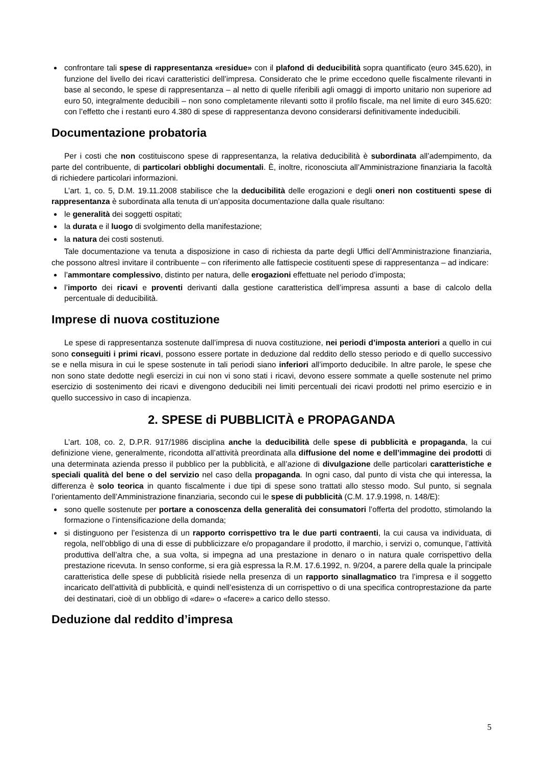confrontare tali spese di rappresentanza «residue» con il plafond di deducibilità sopra quantificato (euro 345.620), in funzione del livello dei ricavi caratteristici dell’impresa. Considerato che le prime eccedono quelle fiscalmente rilevanti in base al secondo, le spese di rappresentanza – al netto di quelle riferibili agli omaggi di importo unitario non superiore ad euro 50, integralmente deducibili – non sono completamente rilevanti sotto il profilo fiscale, ma nel limite di euro 345.620: con l’effetto che i restanti euro 4.380 di spese di rappresentanza devono considerarsi definitivamente indeducibili.
Documentazione probatoria
Per i costi che non costituiscono spese di rappresentanza, la relativa deducibilità è subordinata all’adempimento, da parte del contribuente, di particolari obblighi documentali. È, inoltre, riconosciuta all’Amministrazione finanziaria la facoltà di richiedere particolari informazioni.
L’art. 1, co. 5, D.M. 19.11.2008 stabilisce che la deducibilità delle erogazioni e degli oneri non costituenti spese di rappresentanza è subordinata alla tenuta di un’apposita documentazione dalla quale risultano:
le generalità dei soggetti ospitati;
la durata e il luogo di svolgimento della manifestazione;
la natura dei costi sostenuti.
Tale documentazione va tenuta a disposizione in caso di richiesta da parte degli Uffici dell’Amministrazione finanziaria, che possono altresì invitare il contribuente – con riferimento alle fattispecie costituenti spese di rappresentanza – ad indicare:
l’ammontare complessivo, distinto per natura, delle erogazioni effettuate nel periodo d’imposta;
l’importo dei ricavi e proventi derivanti dalla gestione caratteristica dell’impresa assunti a base di calcolo della percentuale di deducibilità.
Imprese di nuova costituzione
Le spese di rappresentanza sostenute dall’impresa di nuova costituzione, nei periodi d’imposta anteriori a quello in cui sono conseguiti i primi ricavi, possono essere portate in deduzione dal reddito dello stesso periodo e di quello successivo se e nella misura in cui le spese sostenute in tali periodi siano inferiori all’importo deducibile. In altre parole, le spese che non sono state dedotte negli esercizi in cui non vi sono stati i ricavi, devono essere sommate a quelle sostenute nel primo esercizio di sostenimento dei ricavi e divengono deducibili nei limiti percentuali dei ricavi prodotti nel primo esercizio e in quello successivo in caso di incapienza.
2. SPESE di PUBBLICITÀ e PROPAGANDA
L’art. 108, co. 2, D.P.R. 917/1986 disciplina anche la deducibilità delle spese di pubblicità e propaganda, la cui definizione viene, generalmente, ricondotta all’attività preordinata alla diffusione del nome e dell’immagine dei prodotti di una determinata azienda presso il pubblico per la pubblicità, e all’azione di divulgazione delle particolari caratteristiche e speciali qualità del bene o del servizio nel caso della propaganda. In ogni caso, dal punto di vista che qui interessa, la differenza è solo teorica in quanto fiscalmente i due tipi di spese sono trattati allo stesso modo. Sul punto, si segnala l’orientamento dell’Amministrazione finanziaria, secondo cui le spese di pubblicità (C.M. 17.9.1998, n. 148/E):
sono quelle sostenute per portare a conoscenza della generalità dei consumatori l’offerta del prodotto, stimolando la formazione o l’intensificazione della domanda;
si distinguono per l’esistenza di un rapporto corrispettivo tra le due parti contraenti, la cui causa va individuata, di regola, nell’obbligo di una di esse di pubblicizzare e/o propagandare il prodotto, il marchio, i servizi o, comunque, l’attività produttiva dell’altra che, a sua volta, si impegna ad una prestazione in denaro o in natura quale corrispettivo della prestazione ricevuta. In senso conforme, si era già espressa la R.M. 17.6.1992, n. 9/204, a parere della quale la principale caratteristica delle spese di pubblicità risiede nella presenza di un rapporto sinallagmatico tra l’impresa e il soggetto incaricato dell’attività di pubblicità, e quindi nell’esistenza di un corrispettivo o di una specifica controprestazione da parte dei destinatari, cioè di un obbligo di «dare» o «facere» a carico dello stesso.
Deduzione dal reddito d’impresa
5